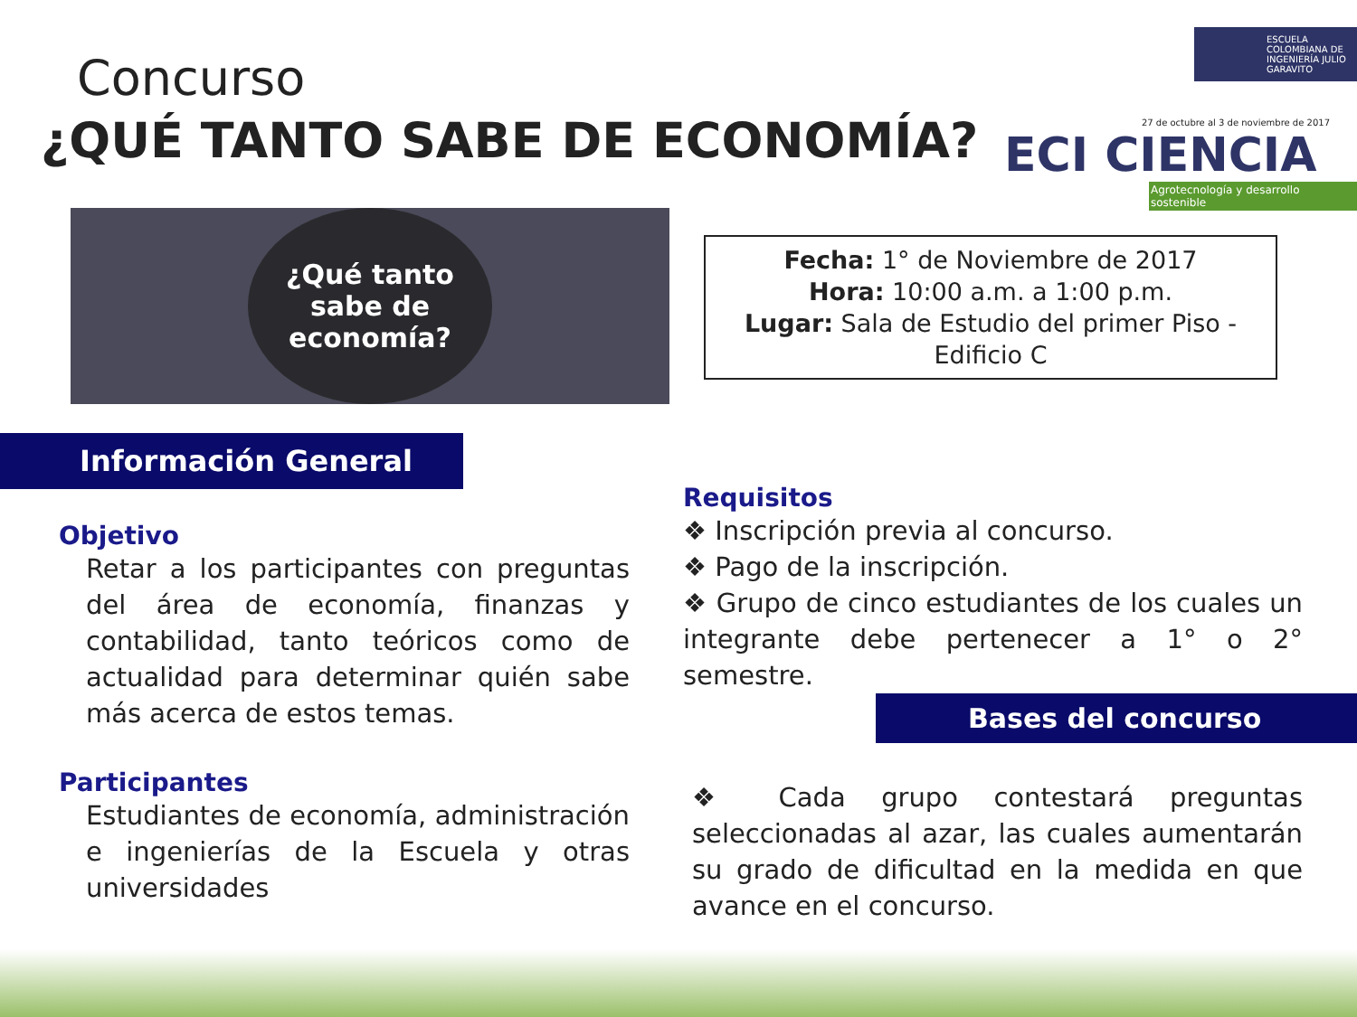Concurso
¿QUÉ TANTO SABE DE ECONOMÍA?
ESCUELA COLOMBIANA DE INGENIERÍA JULIO GARAVITO
27 de octubre al 3 de noviembre de 2017
ECI CIENCIA
Agrotecnología y desarrollo sostenible
¿Qué tanto
sabe de
economía?
Fecha: 1° de Noviembre de 2017
Hora: 10:00 a.m. a 1:00 p.m.
Lugar: Sala de Estudio del primer Piso -
Edificio C
Información General
Objetivo
Retar a los participantes con preguntas del área de economía, finanzas y contabilidad, tanto teóricos como de actualidad para determinar quién sabe más acerca de estos temas.
Participantes
Estudiantes de economía, administración e ingenierías de la Escuela y otras universidades
Requisitos
❖ Inscripción previa al concurso.
❖ Pago de la inscripción.
❖ Grupo de cinco estudiantes de los cuales un integrante debe pertenecer a 1° o 2° semestre.
Bases del concurso
❖ Cada grupo contestará preguntas seleccionadas al azar, las cuales aumentarán su grado de dificultad en la medida en que avance en el concurso.